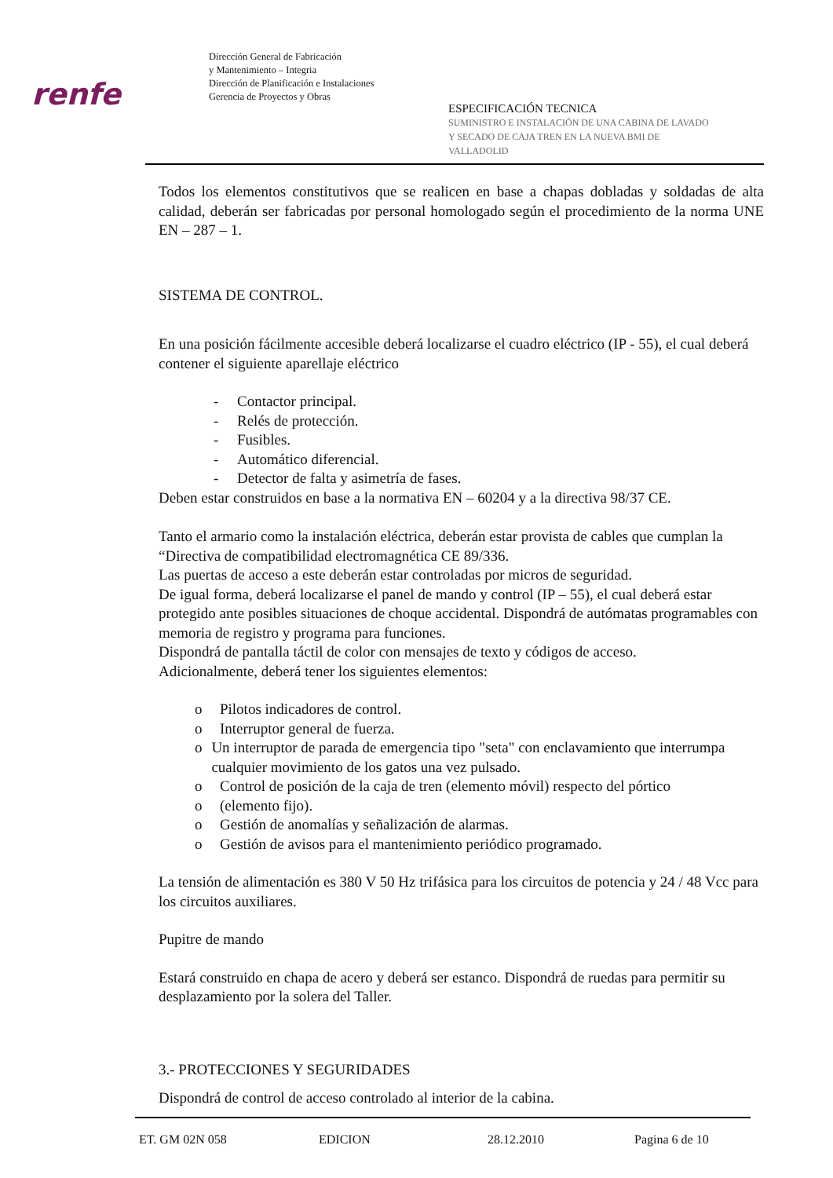renfe
Dirección General de Fabricación
y Mantenimiento – Integria
Dirección de Planificación e Instalaciones
Gerencia de Proyectos y Obras
ESPECIFICACIÓN TECNICA
SUMINISTRO E INSTALACIÓN DE UNA CABINA DE LAVADO
Y SECADO DE CAJA TREN EN LA NUEVA BMI DE
VALLADOLID
Todos los elementos constitutivos que se realicen en base a chapas dobladas y soldadas de alta calidad, deberán ser fabricadas por personal homologado según el procedimiento de la norma UNE EN – 287 – 1.
SISTEMA DE CONTROL.
En una posición fácilmente accesible deberá localizarse el cuadro eléctrico (IP - 55), el cual deberá contener el siguiente aparellaje eléctrico
- Contactor principal.
- Relés de protección.
- Fusibles.
- Automático diferencial.
- Detector de falta y asimetría de fases.
Deben estar construidos en base a la normativa EN – 60204 y a la directiva 98/37 CE.
Tanto el armario como la instalación eléctrica, deberán estar provista de cables que cumplan la “Directiva de compatibilidad electromagnética CE 89/336.
Las puertas de acceso a este deberán estar controladas por micros de seguridad.
De igual forma, deberá localizarse el panel de mando y control (IP – 55), el cual deberá estar protegido ante posibles situaciones de choque accidental. Dispondrá de autómatas programables con memoria de registro y programa para funciones.
Dispondrá de pantalla táctil de color con mensajes de texto y códigos de acceso.
Adicionalmente, deberá tener los siguientes elementos:
o Pilotos indicadores de control.
o Interruptor general de fuerza.
o Un interruptor de parada de emergencia tipo "seta" con enclavamiento que interrumpa cualquier movimiento de los gatos una vez pulsado.
o Control de posición de la caja de tren (elemento móvil) respecto del pórtico
o (elemento fijo).
o Gestión de anomalías y señalización de alarmas.
o Gestión de avisos para el mantenimiento periódico programado.
La tensión de alimentación es 380 V 50 Hz trifásica para los circuitos de potencia y 24 / 48 Vcc para los circuitos auxiliares.
Pupitre de mando
Estará construido en chapa de acero y deberá ser estanco. Dispondrá de ruedas para permitir su desplazamiento por la solera del Taller.
3.- PROTECCIONES Y SEGURIDADES
Dispondrá de control de acceso controlado al interior de la cabina.
ET. GM 02N 058 EDICION 28.12.2010 Pagina 6 de 10